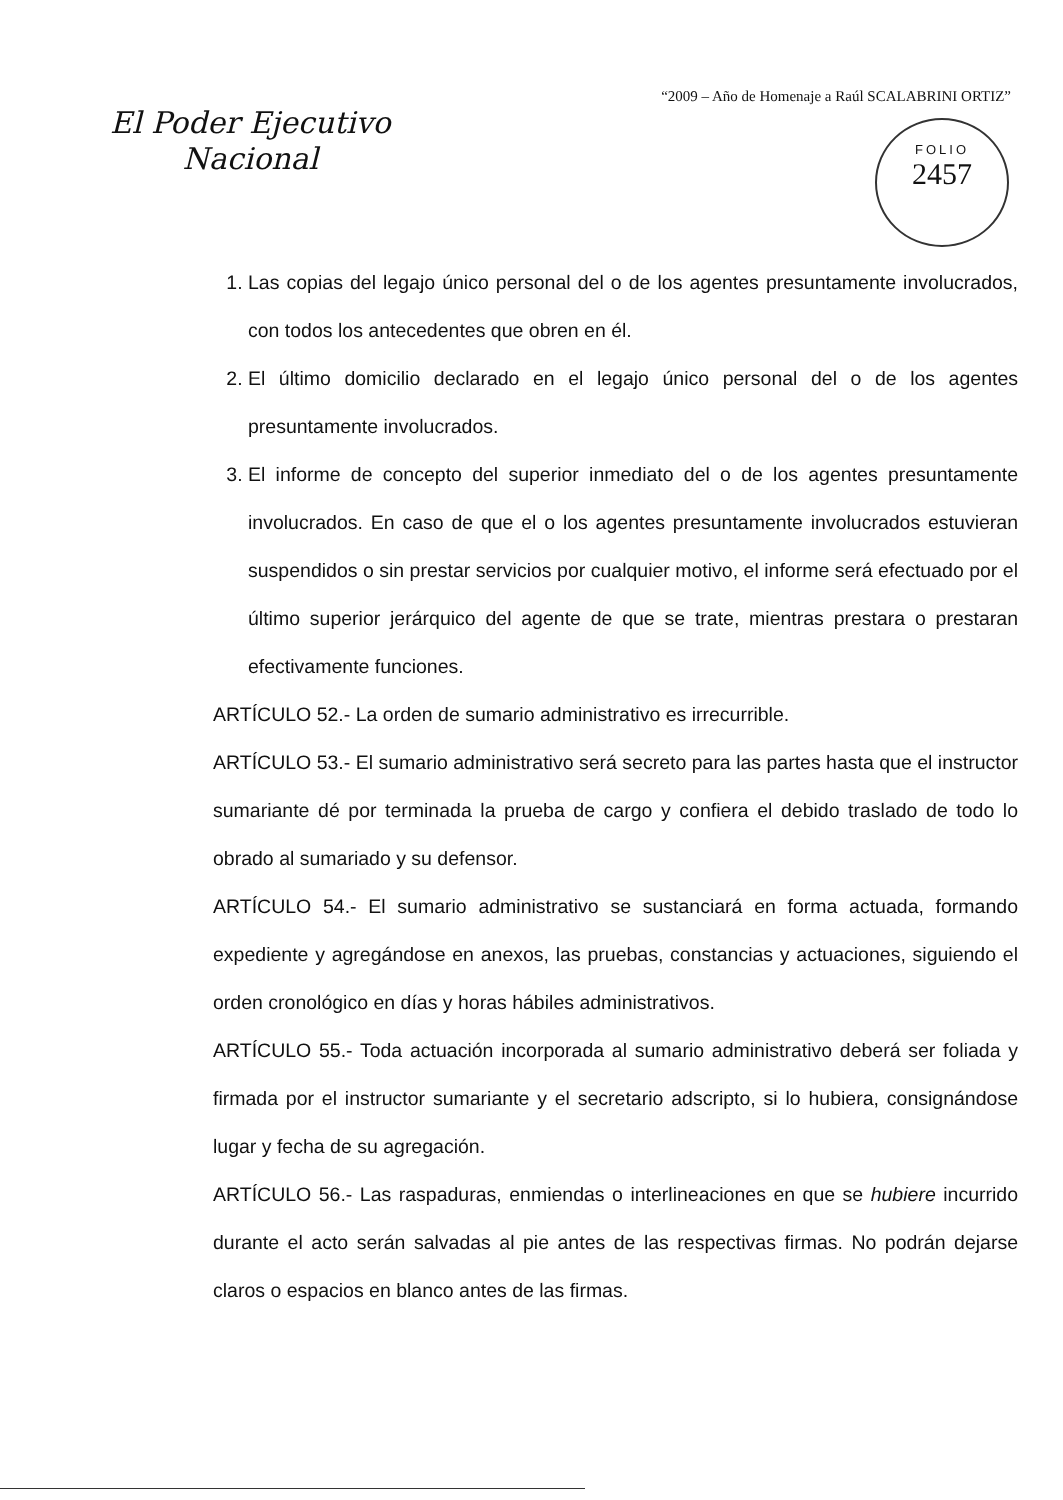“2009 – Año de Homenaje a Raúl SCALABRINI ORTIZ”
El Poder Ejecutivo
Nacional
FOLIO
2457
1. Las copias del legajo único personal del o de los agentes presuntamente involucrados, con todos los antecedentes que obren en él.
2. El último domicilio declarado en el legajo único personal del o de los agentes presuntamente involucrados.
3. El informe de concepto del superior inmediato del o de los agentes presuntamente involucrados. En caso de que el o los agentes presuntamente involucrados estuvieran suspendidos o sin prestar servicios por cualquier motivo, el informe será efectuado por el último superior jerárquico del agente de que se trate, mientras prestara o prestaran efectivamente funciones.
ARTÍCULO 52.- La orden de sumario administrativo es irrecurrible.
ARTÍCULO 53.- El sumario administrativo será secreto para las partes hasta que el instructor sumariante dé por terminada la prueba de cargo y confiera el debido traslado de todo lo obrado al sumariado y su defensor.
ARTÍCULO 54.- El sumario administrativo se sustanciará en forma actuada, formando expediente y agregándose en anexos, las pruebas, constancias y actuaciones, siguiendo el orden cronológico en días y horas hábiles administrativos.
ARTÍCULO 55.- Toda actuación incorporada al sumario administrativo deberá ser foliada y firmada por el instructor sumariante y el secretario adscripto, si lo hubiera, consignándose lugar y fecha de su agregación.
ARTÍCULO 56.- Las raspaduras, enmiendas o interlineaciones en que se hubiere incurrido durante el acto serán salvadas al pie antes de las respectivas firmas. No podrán dejarse claros o espacios en blanco antes de las firmas.